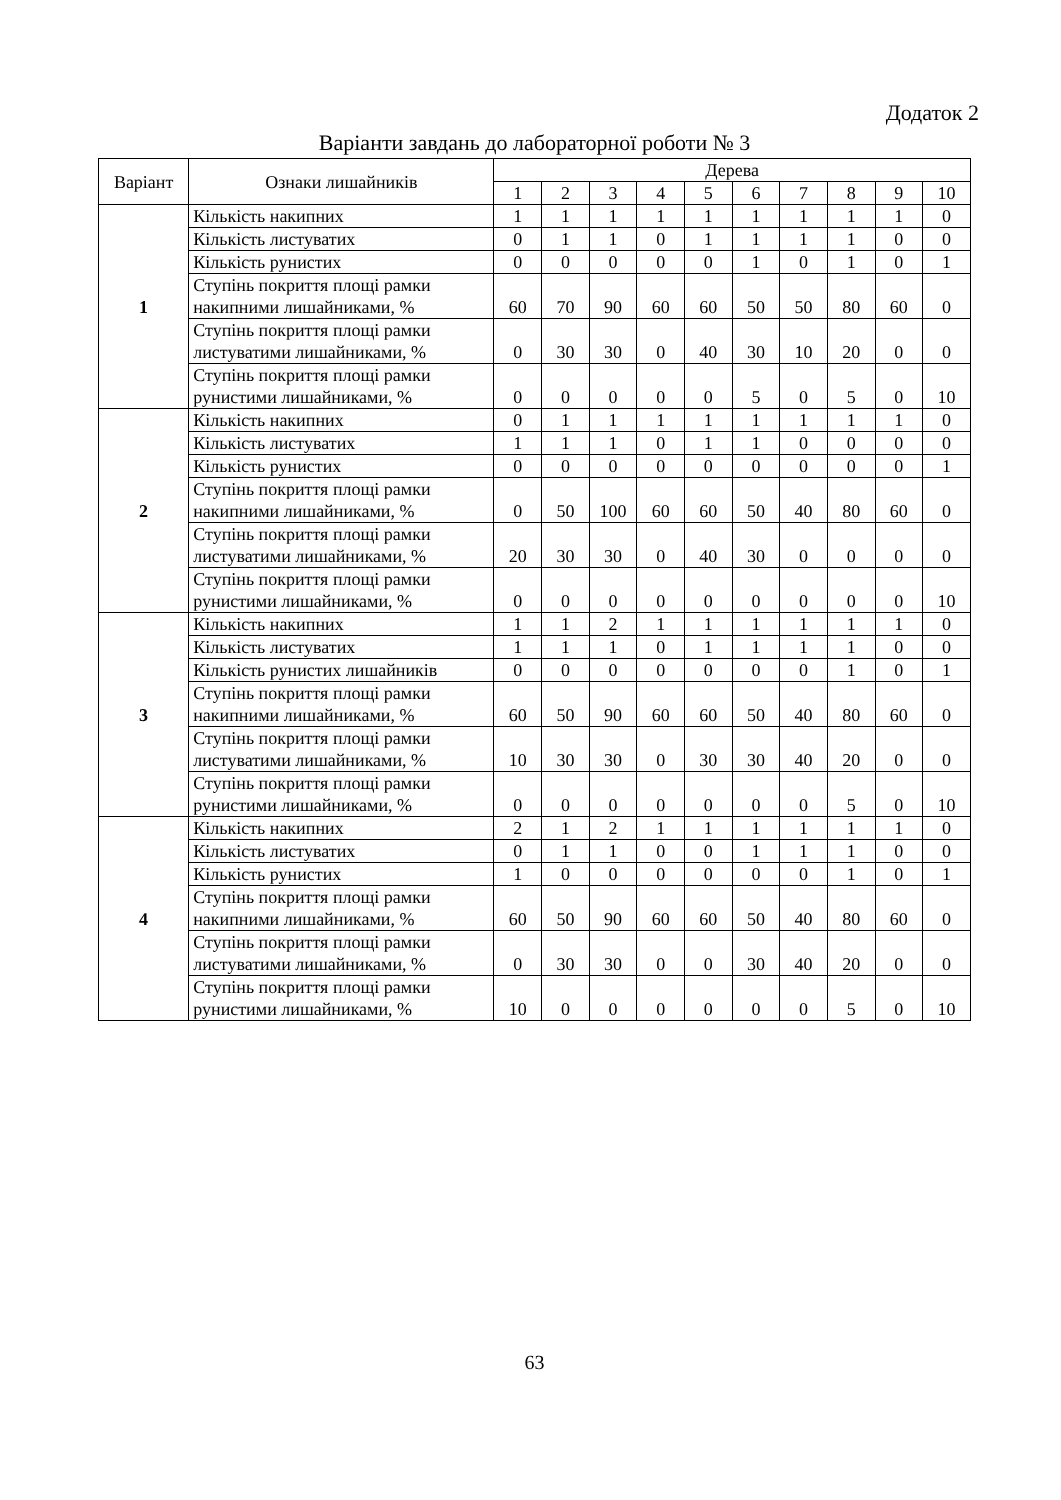Додаток 2
Варіанти завдань до лабораторної роботи № 3
| Варіант | Ознаки лишайників | Дерева | | | | | | | | | |
| --- | --- | --- | --- | --- | --- | --- | --- | --- | --- | --- | --- |
| | | 1 | 2 | 3 | 4 | 5 | 6 | 7 | 8 | 9 | 10 |
| 1 | Кількість накипних | 1 | 1 | 1 | 1 | 1 | 1 | 1 | 1 | 1 | 0 |
| | Кількість листуватих | 0 | 1 | 1 | 0 | 1 | 1 | 1 | 1 | 0 | 0 |
| | Кількість рунистих | 0 | 0 | 0 | 0 | 0 | 1 | 0 | 1 | 0 | 1 |
| | Ступінь покриття площі рамки накипними лишайниками, % | 60 | 70 | 90 | 60 | 60 | 50 | 50 | 80 | 60 | 0 |
| | Ступінь покриття площі рамки листуватими лишайниками, % | 0 | 30 | 30 | 0 | 40 | 30 | 10 | 20 | 0 | 0 |
| | Ступінь покриття площі рамки рунистими лишайниками, % | 0 | 0 | 0 | 0 | 0 | 5 | 0 | 5 | 0 | 10 |
| 2 | Кількість накипних | 0 | 1 | 1 | 1 | 1 | 1 | 1 | 1 | 1 | 0 |
| | Кількість листуватих | 1 | 1 | 1 | 0 | 1 | 1 | 0 | 0 | 0 | 0 |
| | Кількість рунистих | 0 | 0 | 0 | 0 | 0 | 0 | 0 | 0 | 0 | 1 |
| | Ступінь покриття площі рамки накипними лишайниками, % | 0 | 50 | 100 | 60 | 60 | 50 | 40 | 80 | 60 | 0 |
| | Ступінь покриття площі рамки листуватими лишайниками, % | 20 | 30 | 30 | 0 | 40 | 30 | 0 | 0 | 0 | 0 |
| | Ступінь покриття площі рамки рунистими лишайниками, % | 0 | 0 | 0 | 0 | 0 | 0 | 0 | 0 | 0 | 10 |
| 3 | Кількість накипних | 1 | 1 | 2 | 1 | 1 | 1 | 1 | 1 | 1 | 0 |
| | Кількість листуватих | 1 | 1 | 1 | 0 | 1 | 1 | 1 | 1 | 0 | 0 |
| | Кількість рунистих лишайників | 0 | 0 | 0 | 0 | 0 | 0 | 0 | 1 | 0 | 1 |
| | Ступінь покриття площі рамки накипними лишайниками, % | 60 | 50 | 90 | 60 | 60 | 50 | 40 | 80 | 60 | 0 |
| | Ступінь покриття площі рамки листуватими лишайниками, % | 10 | 30 | 30 | 0 | 30 | 30 | 40 | 20 | 0 | 0 |
| | Ступінь покриття площі рамки рунистими лишайниками, % | 0 | 0 | 0 | 0 | 0 | 0 | 0 | 5 | 0 | 10 |
| 4 | Кількість накипних | 2 | 1 | 2 | 1 | 1 | 1 | 1 | 1 | 1 | 0 |
| | Кількість листуватих | 0 | 1 | 1 | 0 | 0 | 1 | 1 | 1 | 0 | 0 |
| | Кількість рунистих | 1 | 0 | 0 | 0 | 0 | 0 | 0 | 1 | 0 | 1 |
| | Ступінь покриття площі рамки накипними лишайниками, % | 60 | 50 | 90 | 60 | 60 | 50 | 40 | 80 | 60 | 0 |
| | Ступінь покриття площі рамки листуватими лишайниками, % | 0 | 30 | 30 | 0 | 0 | 30 | 40 | 20 | 0 | 0 |
| | Ступінь покриття площі рамки рунистими лишайниками, % | 10 | 0 | 0 | 0 | 0 | 0 | 0 | 5 | 0 | 10 |
63